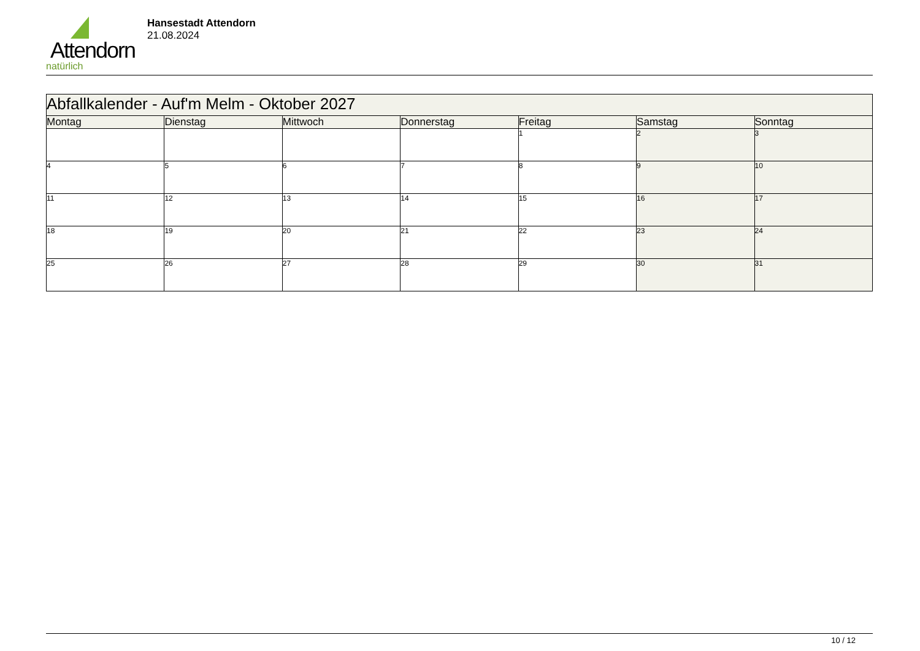Attendorn
natürlich
Hansestadt Attendorn
21.08.2024
| Abfallkalender - Auf'm Melm - Oktober 2027 | | | | | | |
| --- | --- | --- | --- | --- | --- | --- |
| Montag | Dienstag | Mittwoch | Donnerstag | Freitag | Samstag | Sonntag |
| | | | | 1 | 2 | 3 |
| 4 | 5 | 6 | 7 | 8 | 9 | 10 |
| 11 | 12 | 13 | 14 | 15 | 16 | 17 |
| 18 | 19 | 20 | 21 | 22 | 23 | 24 |
| 25 | 26 | 27 | 28 | 29 | 30 | 31 |
10 / 12